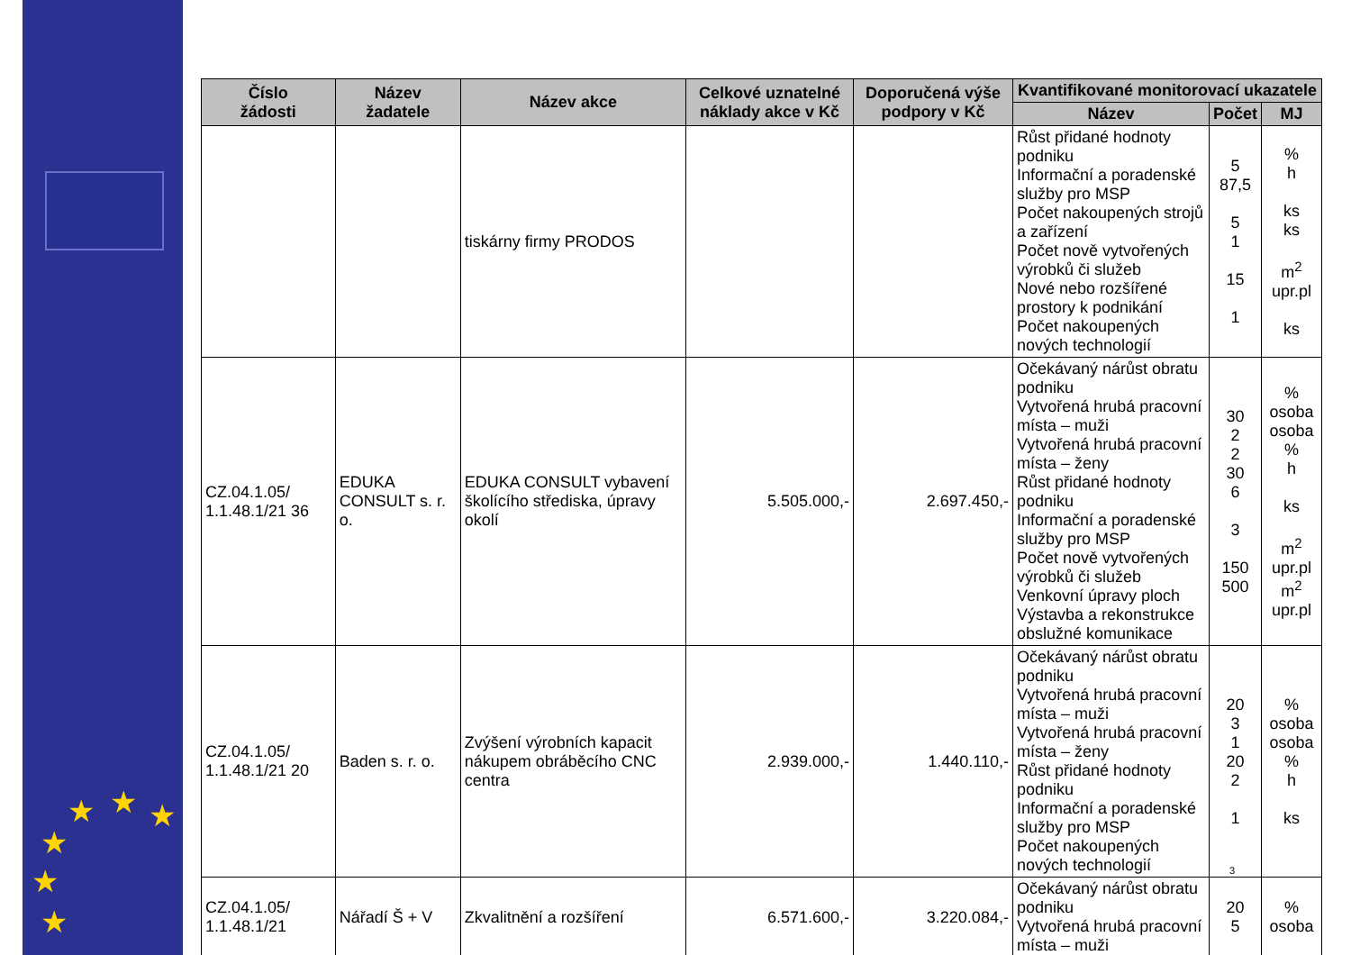★ ★ ★
★
★
★
| Číslo žádosti | Název žadatele | Název akce | Celkové uznatelné náklady akce v Kč | Doporučená výše podpory v Kč | Kvantifikované monitorovací ukazatele | | |
| --- | --- | --- | --- | --- | --- | --- | --- |
| | | | | | Název | Počet | MJ |
| | | tiskárny firmy PRODOS | | | Růst přidané hodnoty podniku Informační a poradenské služby pro MSP Počet nakoupených strojů a zařízení Počet nově vytvořených výrobků či služeb Nové nebo rozšířené prostory k podnikání Počet nakoupených nových technologií | 5 87,5 5 1 15 1 | % h ks ks m<sup>2</sup> upr.pl ks |
| CZ.04.1.05/ 1.1.48.1/21 36 | EDUKA CONSULT s. r. o. | EDUKA CONSULT vybavení školícího střediska, úpravy okolí | 5.505.000,- | 2.697.450,- | Očekávaný nárůst obratu podniku Vytvořená hrubá pracovní místa – muži Vytvořená hrubá pracovní místa – ženy Růst přidané hodnoty podniku Informační a poradenské služby pro MSP Počet nově vytvořených výrobků či služeb Venkovní úpravy ploch Výstavba a rekonstrukce obslužné komunikace | 30 2 2 30 6 3 150 500 | % osoba osoba % h ks m<sup>2</sup> upr.pl m<sup>2</sup> upr.pl |
| CZ.04.1.05/ 1.1.48.1/21 20 | Baden s. r. o. | Zvýšení výrobních kapacit nákupem obráběcího CNC centra | 2.939.000,- | 1.440.110,- | Očekávaný nárůst obratu podniku Vytvořená hrubá pracovní místa – muži Vytvořená hrubá pracovní místa – ženy Růst přidané hodnoty podniku Informační a poradenské služby pro MSP Počet nakoupených nových technologií | 20 3 1 20 2 1 | % osoba osoba % h ks |
| CZ.04.1.05/ 1.1.48.1/21 | Nářadí Š + V | Zkvalitnění a rozšíření | 6.571.600,- | 3.220.084,- | Očekávaný nárůst obratu podniku Vytvořená hrubá pracovní místa – muži | 20 5 | % osoba |
3